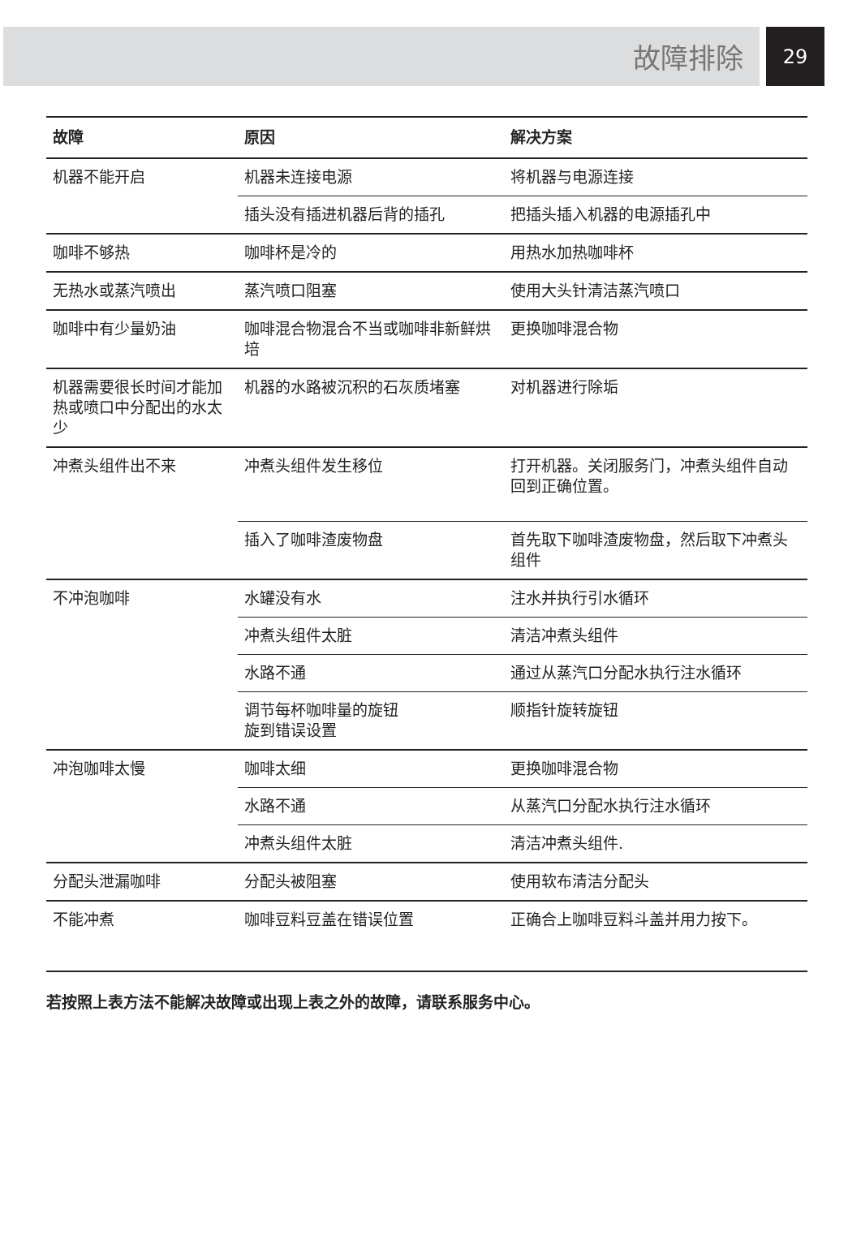故障排除
29
| 故障 | 原因 | 解决方案 |
| --- | --- | --- |
| 机器不能开启 | 机器未连接电源 | 将机器与电源连接 |
| | 插头没有插进机器后背的插孔 | 把插头插入机器的电源插孔中 |
| 咖啡不够热 | 咖啡杯是冷的 | 用热水加热咖啡杯 |
| 无热水或蒸汽喷出 | 蒸汽喷口阻塞 | 使用大头针清洁蒸汽喷口 |
| 咖啡中有少量奶油 | 咖啡混合物混合不当或咖啡非新鲜烘培 | 更换咖啡混合物 |
| 机器需要很长时间才能加热或喷口中分配出的水太少 | 机器的水路被沉积的石灰质堵塞 | 对机器进行除垢 |
| 冲煮头组件出不来 | 冲煮头组件发生移位 | 打开机器。关闭服务门，冲煮头组件自动回到正确位置。 |
| | 插入了咖啡渣废物盘 | 首先取下咖啡渣废物盘，然后取下冲煮头组件 |
| 不冲泡咖啡 | 水罐没有水 | 注水并执行引水循环 |
| | 冲煮头组件太脏 | 清洁冲煮头组件 |
| | 水路不通 | 通过从蒸汽口分配水执行注水循环 |
| | 调节每杯咖啡量的旋钮 旋到错误设置 | 顺指针旋转旋钮 |
| 冲泡咖啡太慢 | 咖啡太细 | 更换咖啡混合物 |
| | 水路不通 | 从蒸汽口分配水执行注水循环 |
| | 冲煮头组件太脏 | 清洁冲煮头组件. |
| 分配头泄漏咖啡 | 分配头被阻塞 | 使用软布清洁分配头 |
| 不能冲煮 | 咖啡豆料豆盖在错误位置 | 正确合上咖啡豆料斗盖并用力按下。 |
若按照上表方法不能解决故障或出现上表之外的故障，请联系服务中心。